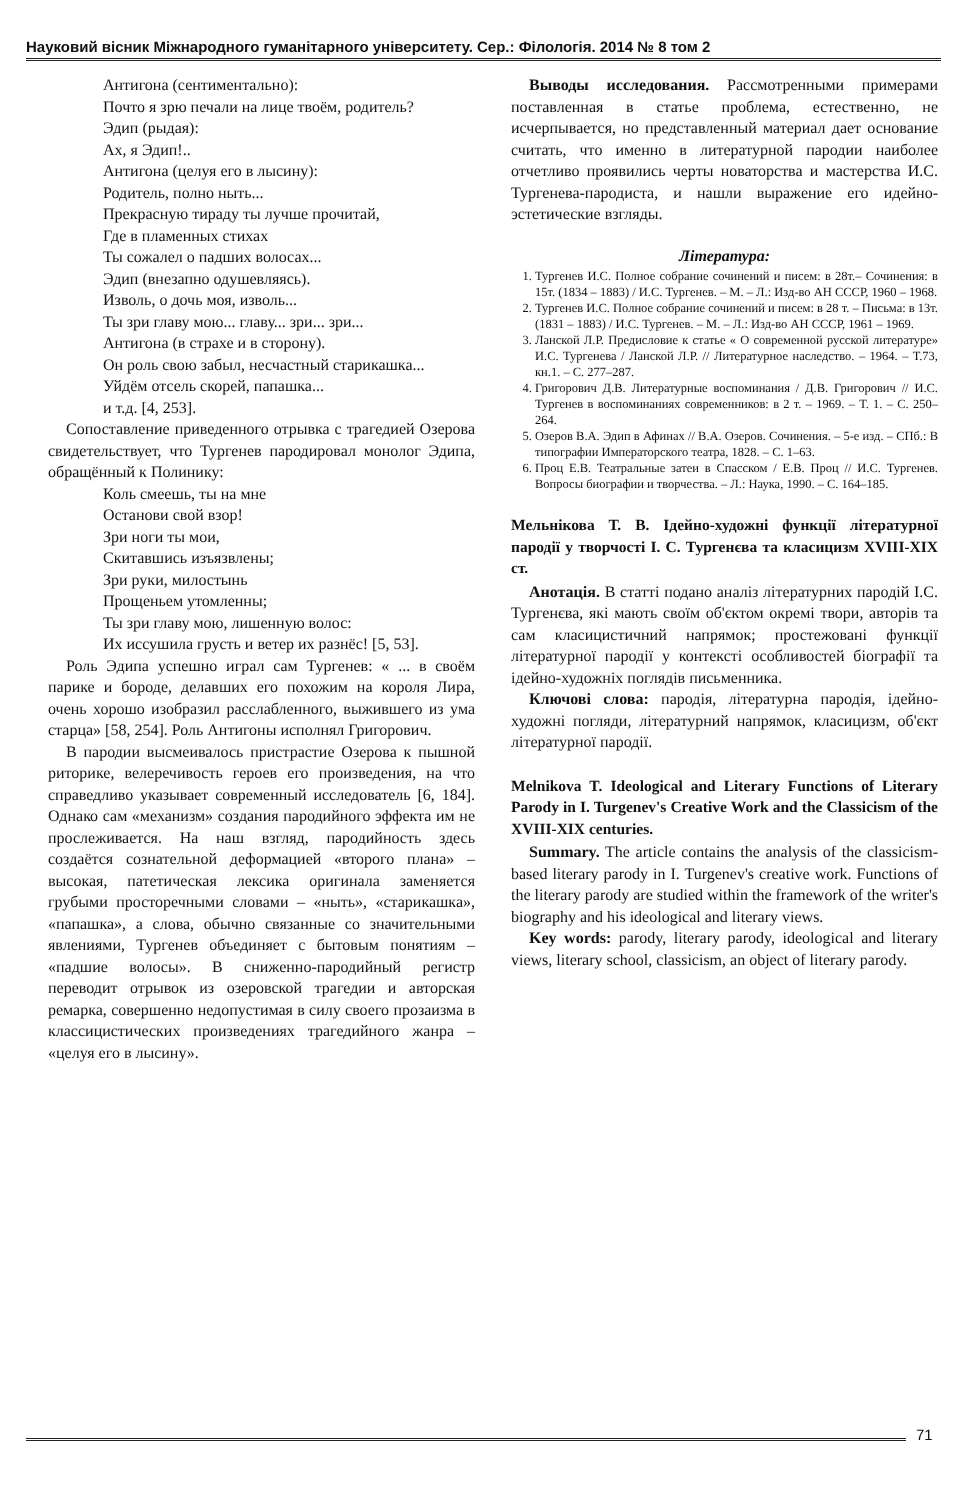Науковий вісник Міжнародного гуманітарного університету. Сер.: Філологія. 2014 № 8 том 2
Антигона (сентиментально):
Почто я зрю печали на лице твоём, родитель?
Эдип (рыдая):
Ах, я Эдип!..
Антигона (целуя его в лысину):
Родитель, полно ныть...
Прекрасную тираду ты лучше прочитай,
Где в пламенных стихах
Ты сожалел о падших волосах...
Эдип (внезапно одушевляясь).
Изволь, о дочь моя, изволь...
Ты зри главу мою... главу... зри... зри...
Антигона (в страхе и в сторону).
Он роль свою забыл, несчастный старикашка...
Уйдём отсель скорей, папашка...
и т.д. [4, 253].
Сопоставление приведенного отрывка с трагедией Озерова свидетельствует, что Тургенев пародировал монолог Эдипа, обращённый к Полинику:
Коль смеешь, ты на мне
Останови свой взор!
Зри ноги ты мои,
Скитавшись изъязвлены;
Зри руки, милостынь
Прощеньем утомленны;
Ты зри главу мою, лишенную волос:
Их иссушила грусть и ветер их разнёс! [5, 53].
Роль Эдипа успешно играл сам Тургенев: « ... в своём парике и бороде, делавших его похожим на короля Лира, очень хорошо изобразил расслабленного, выжившего из ума старца» [58, 254]. Роль Антигоны исполнял Григорович.
В пародии высмеивалось пристрастие Озерова к пышной риторике, велеречивость героев его произведения, на что справедливо указывает современный исследователь [6, 184]. Однако сам «механизм» создания пародийного эффекта им не прослеживается. На наш взгляд, пародийность здесь создаётся сознательной деформацией «второго плана» – высокая, патетическая лексика оригинала заменяется грубыми просторечными словами – «ныть», «старикашка», «папашка», а слова, обычно связанные со значительными явлениями, Тургенев объединяет с бытовым понятиям – «падшие волосы». В сниженно-пародийный регистр переводит отрывок из озеровской трагедии и авторская ремарка, совершенно недопустимая в силу своего прозаизма в классицистических произведениях трагедийного жанра – «целуя его в лысину».
Выводы исследования. Рассмотренными примерами поставленная в статье проблема, естественно, не исчерпывается, но представленный материал дает основание считать, что именно в литературной пародии наиболее отчетливо проявились черты новаторства и мастерства И.С. Тургенева-пародиста, и нашли выражение его идейно-эстетические взгляды.
Література:
1. Тургенев И.С. Полное собрание сочинений и писем: в 28т.– Сочинения: в 15т. (1834 – 1883) / И.С. Тургенев. – М. – Л.: Изд-во АН СССР, 1960 – 1968.
2. Тургенев И.С. Полное собрание сочинений и писем: в 28 т. – Письма: в 13т. (1831 – 1883) / И.С. Тургенев. – М. – Л.: Изд-во АН СССР, 1961 – 1969.
3. Ланской Л.Р. Предисловие к статье « О современной русской литературе» И.С. Тургенева / Ланской Л.Р. // Литературное наследство. – 1964. – Т.73, кн.1. – С. 277–287.
4. Григорович Д.В. Литературные воспоминания / Д.В. Григорович // И.С. Тургенев в воспоминаниях современников: в 2 т. – 1969. – Т. 1. – С. 250–264.
5. Озеров В.А. Эдип в Афинах // В.А. Озеров. Сочинения. – 5-е изд. – СПб.: В типографии Императорского театра, 1828. – С. 1–63.
6. Проц Е.В. Театральные затеи в Спасском / Е.В. Проц // И.С. Тургенев. Вопросы биографии и творчества. – Л.: Наука, 1990. – С. 164–185.
Мельнікова Т. В. Ідейно-художні функції літературної пародії у творчості І. С. Тургенєва та класицизм XVIII-XIX ст.
Анотація. В статті подано аналіз літературних пародій І.С. Тургенєва, які мають своїм об'єктом окремі твори, авторів та сам класицистичний напрямок; простежовані функції літературної пародії у контексті особливостей біографії та ідейно-художніх поглядів письменника.
Ключові слова: пародія, літературна пародія, ідейно-художні погляди, літературний напрямок, класицизм, об'єкт літературної пародії.
Melnikova T. Ideological and Literary Functions of Literary Parody in I. Turgenev's Creative Work and the Classicism of the XVIII-XIX centuries.
Summary. The article contains the analysis of the classicism-based literary parody in I. Turgenev's creative work. Functions of the literary parody are studied within the framework of the writer's biography and his ideological and literary views.
Key words: parody, literary parody, ideological and literary views, literary school, classicism, an object of literary parody.
71